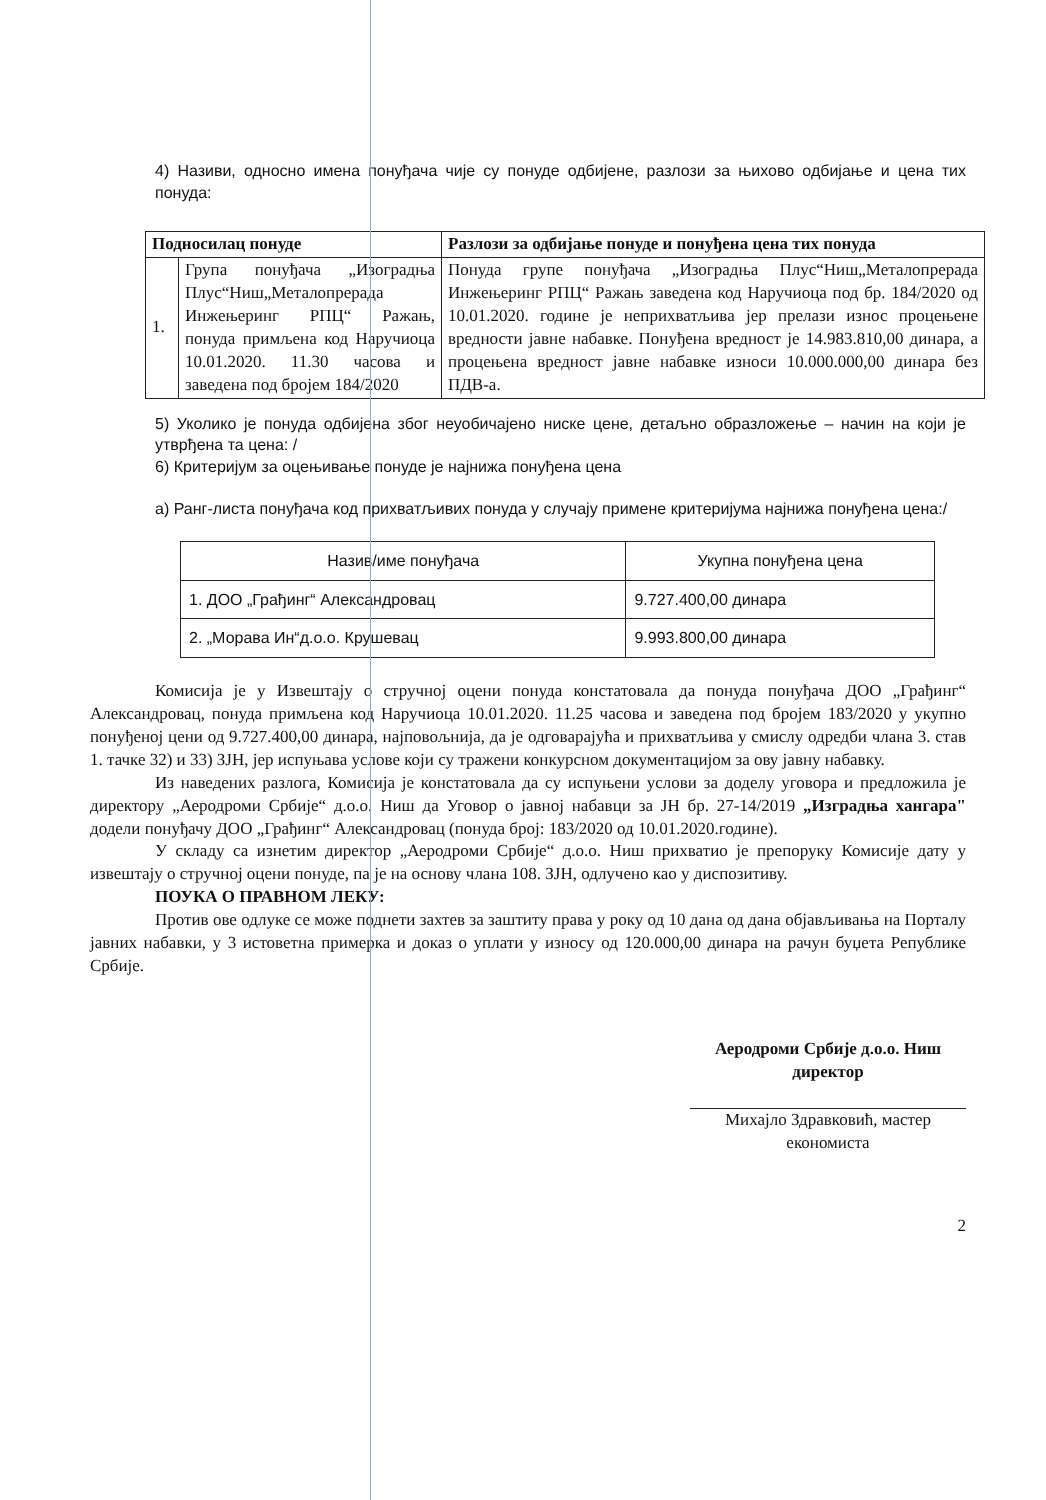4) Називи, односно имена понуђача чије су понуде одбијене, разлози за њихово одбијање и цена тих понуда:
| Подносилац понуде | | Разлози за одбијање понуде и понуђена цена тих понуда |
| --- | --- | --- |
| 1. | Група понуђача „Изоградња Плус“Ниш„Металопрерада Инжењеринг РПЦ“ Ражањ, понуда примљена код Наручиоца 10.01.2020. 11.30 часова и заведена под бројем 184/2020 | Понуда групе понуђача „Изоградња Плус“Ниш„Металопрерада Инжењеринг РПЦ“ Ражањ заведена код Наручиоца под бр. 184/2020 од 10.01.2020. године је неприхватљива јер прелази износ процењене вредности јавне набавке. Понуђена вредност је 14.983.810,00 динара, а процењена вредност јавне набавке износи 10.000.000,00 динара без ПДВ-а. |
5) Уколико је понуда одбијена због неуобичајено ниске цене, детаљно образложење – начин на који је утврђена та цена: /
6) Критеријум за оцењивање понуде је најнижа понуђена цена
а) Ранг-листа понуђача код прихватљивих понуда у случају примене критеријума најнижа понуђена цена:/
| Назив/име понуђача | Укупна понуђена цена |
| 1. ДОО „Грађинг“ Александровац | 9.727.400,00 динара |
| 2. „Морава Ин“д.о.о. Крушевац | 9.993.800,00 динара |
Комисија је у Извештају о стручној оцени понуда констатовала да понуда понуђача ДОО „Грађинг“ Александровац, понуда примљена код Наручиоца 10.01.2020. 11.25 часова и заведена под бројем 183/2020 у укупно понуђеној цени од 9.727.400,00 динара, најповољнија, да је одговарајућа и прихватљива у смислу одредби члана 3. став 1. тачке 32) и 33) ЗЈН, јер испуњава услове који су тражени конкурсном документацијом за ову јавну набавку.
Из наведених разлога, Комисија је констатовала да су испуњени услови за доделу уговора и предложила је директору „Аеродроми Србије“ д.о.о. Ниш да Уговор о јавној набавци за ЈН бр. 27-14/2019 „Изградња хангара" додели понуђачу ДОО „Грађинг“ Александровац (понуда број: 183/2020 од 10.01.2020.године).
У складу са изнетим директор „Аеродроми Србије“ д.о.о. Ниш прихватио је препоруку Комисије дату у извештају о стручној оцени понуде, па је на основу члана 108. ЗЈН, одлучено као у диспозитиву.
ПОУКА О ПРАВНОМ ЛЕКУ:
Против ове одлуке се може поднети захтев за заштиту права у року од 10 дана од дана објављивања на Порталу јавних набавки, у 3 истоветна примерка и доказ о уплати у износу од 120.000,00 динара на рачун буџета Републике Србије.
Аеродроми Србије д.о.о. Ниш
директор
Михајло Здравковић, мастер
економиста
2